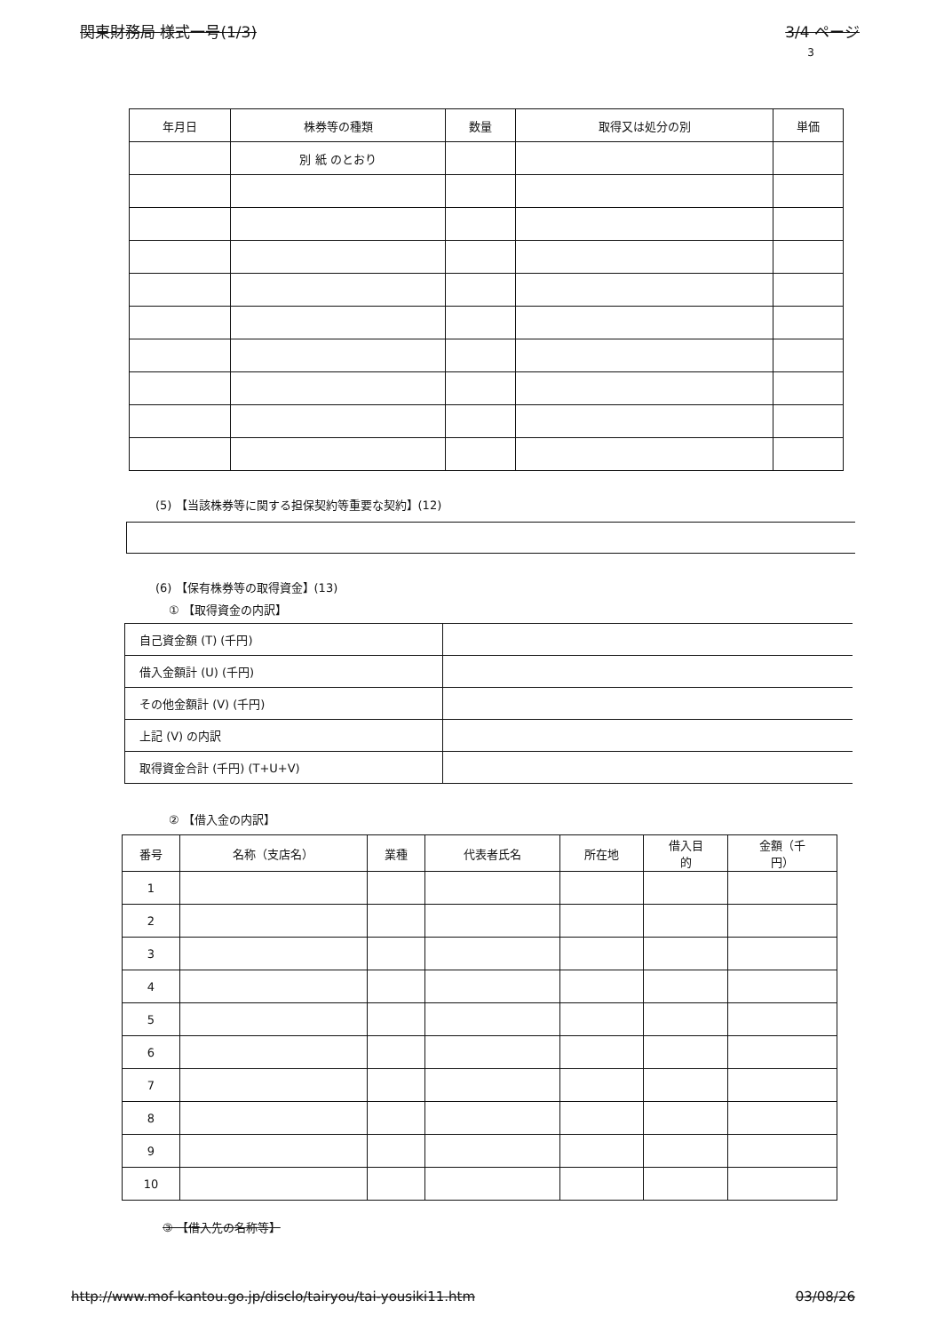関東財務局 様式一号(1/3) 3/4 ページ
3
| 年月日 | 株券等の種類 | 数量 | 取得又は処分の別 | 単価 |
| --- | --- | --- | --- | --- |
| | 別 紙 のとおり | | | |
(5) 【当該株券等に関する担保契約等重要な契約】(12)
(6) 【保有株券等の取得資金】(13)
① 【取得資金の内訳】
| 自己資金額 (T) (千円) | |
| 借入金額計 (U) (千円) | |
| その他金額計 (V) (千円) | |
| 上記 (V) の内訳 | |
| 取得資金合計 (千円) (T+U+V) | |
② 【借入金の内訳】
| 番号 | 名称（支店名） | 業種 | 代表者氏名 | 所在地 | 借入目 的 | 金額（千 円） |
| --- | --- | --- | --- | --- | --- | --- |
| 1 | | | | | | |
| 2 | | | | | | |
| 3 | | | | | | |
| 4 | | | | | | |
| 5 | | | | | | |
| 6 | | | | | | |
| 7 | | | | | | |
| 8 | | | | | | |
| 9 | | | | | | |
| 10 | | | | | | |
③ 【借入先の名称等】
http://www.mof-kantou.go.jp/disclo/tairyou/tai-yousiki11.htm 03/08/26